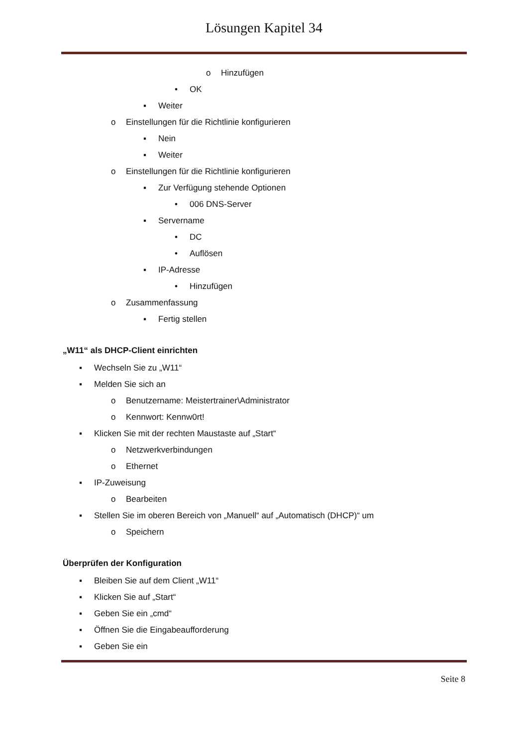Lösungen Kapitel 34
o Hinzufügen
• OK
▪ Weiter
o Einstellungen für die Richtlinie konfigurieren
▪ Nein
▪ Weiter
o Einstellungen für die Richtlinie konfigurieren
▪ Zur Verfügung stehende Optionen
• 006 DNS-Server
▪ Servername
• DC
• Auflösen
▪ IP-Adresse
• Hinzufügen
o Zusammenfassung
▪ Fertig stellen
„W11“ als DHCP-Client einrichten
▪ Wechseln Sie zu „W11“
▪ Melden Sie sich an
o Benutzername: Meistertrainer\Administrator
o Kennwort: Kennw0rt!
▪ Klicken Sie mit der rechten Maustaste auf „Start“
o Netzwerkverbindungen
o Ethernet
▪ IP-Zuweisung
o Bearbeiten
▪ Stellen Sie im oberen Bereich von „Manuell“ auf „Automatisch (DHCP)“ um
o Speichern
Überprüfen der Konfiguration
▪ Bleiben Sie auf dem Client „W11“
▪ Klicken Sie auf „Start“
▪ Geben Sie ein „cmd“
▪ Öffnen Sie die Eingabeaufforderung
▪ Geben Sie ein
Seite 8